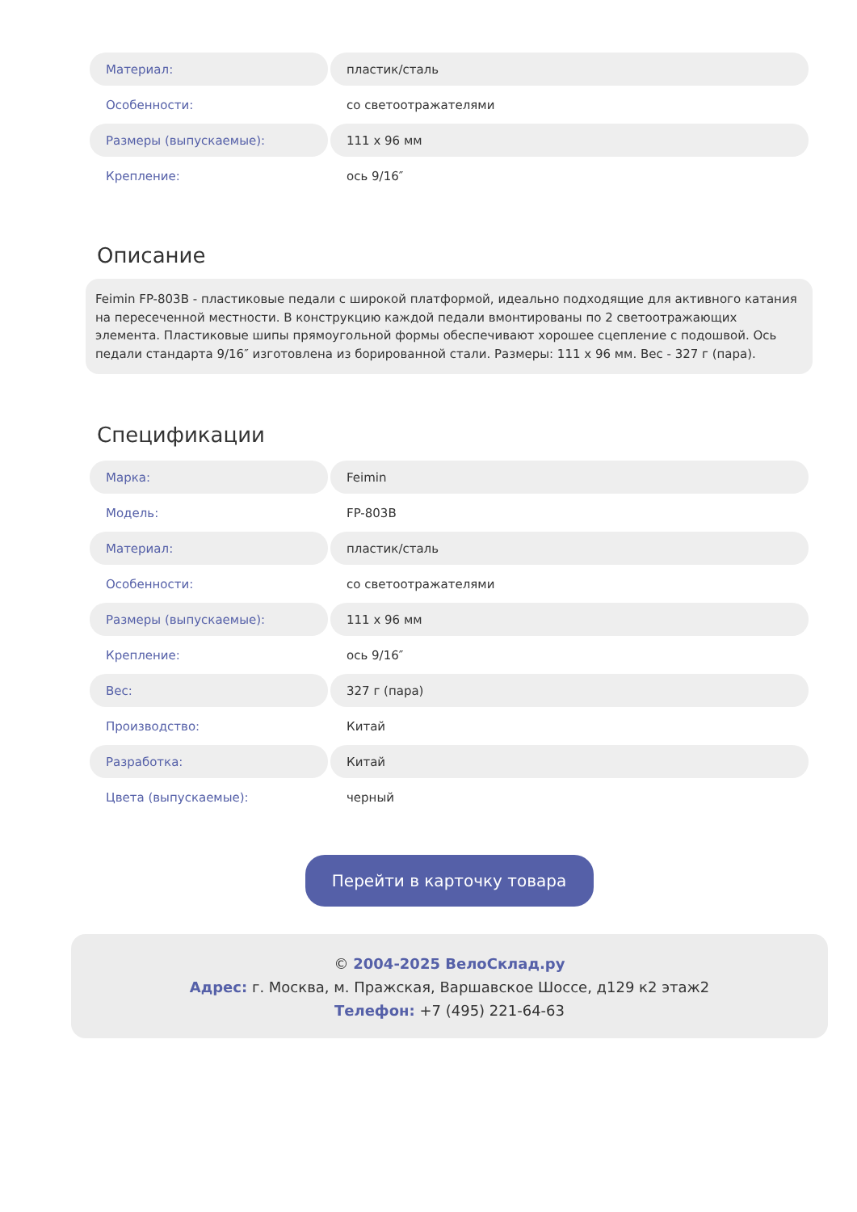| Материал: | пластик/сталь |
| Особенности: | со светоотражателями |
| Размеры (выпускаемые): | 111 x 96 мм |
| Крепление: | ось 9/16″ |
Описание
Feimin FP-803B - пластиковые педали с широкой платформой, идеально подходящие для активного катания на пересеченной местности. В конструкцию каждой педали вмонтированы по 2 светоотражающих элемента. Пластиковые шипы прямоугольной формы обеспечивают хорошее сцепление с подошвой. Ось педали стандарта 9/16″ изготовлена из борированной стали. Размеры: 111 x 96 мм. Вес - 327 г (пара).
Спецификации
| Марка: | Feimin |
| Модель: | FP-803B |
| Материал: | пластик/сталь |
| Особенности: | со светоотражателями |
| Размеры (выпускаемые): | 111 x 96 мм |
| Крепление: | ось 9/16″ |
| Вес: | 327 г (пара) |
| Производство: | Китай |
| Разработка: | Китай |
| Цвета (выпускаемые): | черный |
Перейти в карточку товара
© 2004-2025 ВелоСклад.ру
Адрес: г. Москва, м. Пражская, Варшавское Шоссе, д129 к2 этаж2
Телефон: +7 (495) 221-64-63